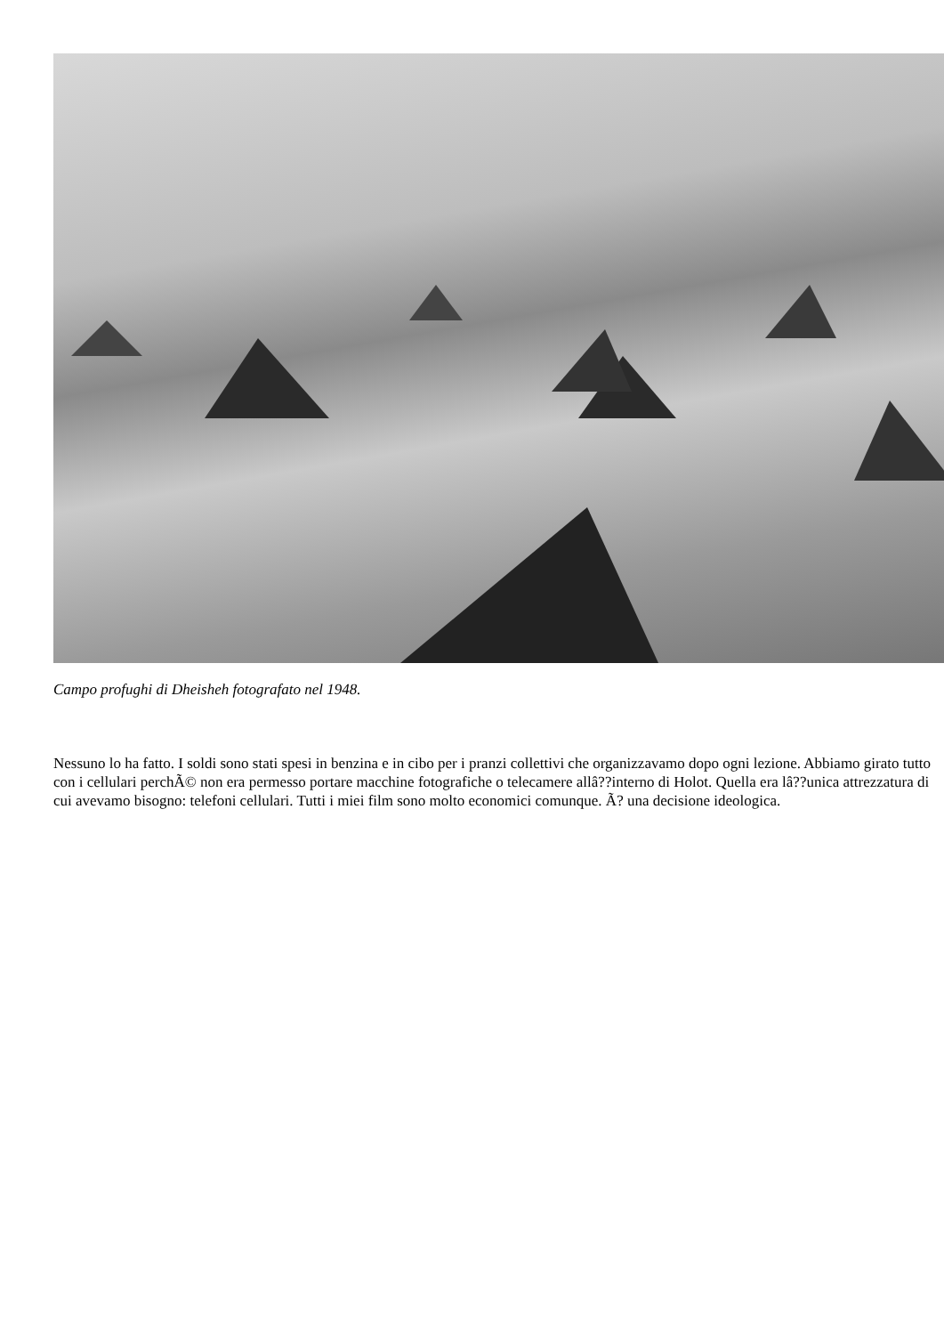Campo profughi di Dheisheh fotografato nel 1948.
Nessuno lo ha fatto. I soldi sono stati spesi in benzina e in cibo per i pranzi collettivi che organizzavamo dopo ogni lezione. Abbiamo girato tutto con i cellulari perchÃ© non era permesso portare macchine fotografiche o telecamere allâ??interno di Holot. Quella era lâ??unica attrezzatura di cui avevamo bisogno: telefoni cellulari. Tutti i miei film sono molto economici comunque. Ã? una decisione ideologica.